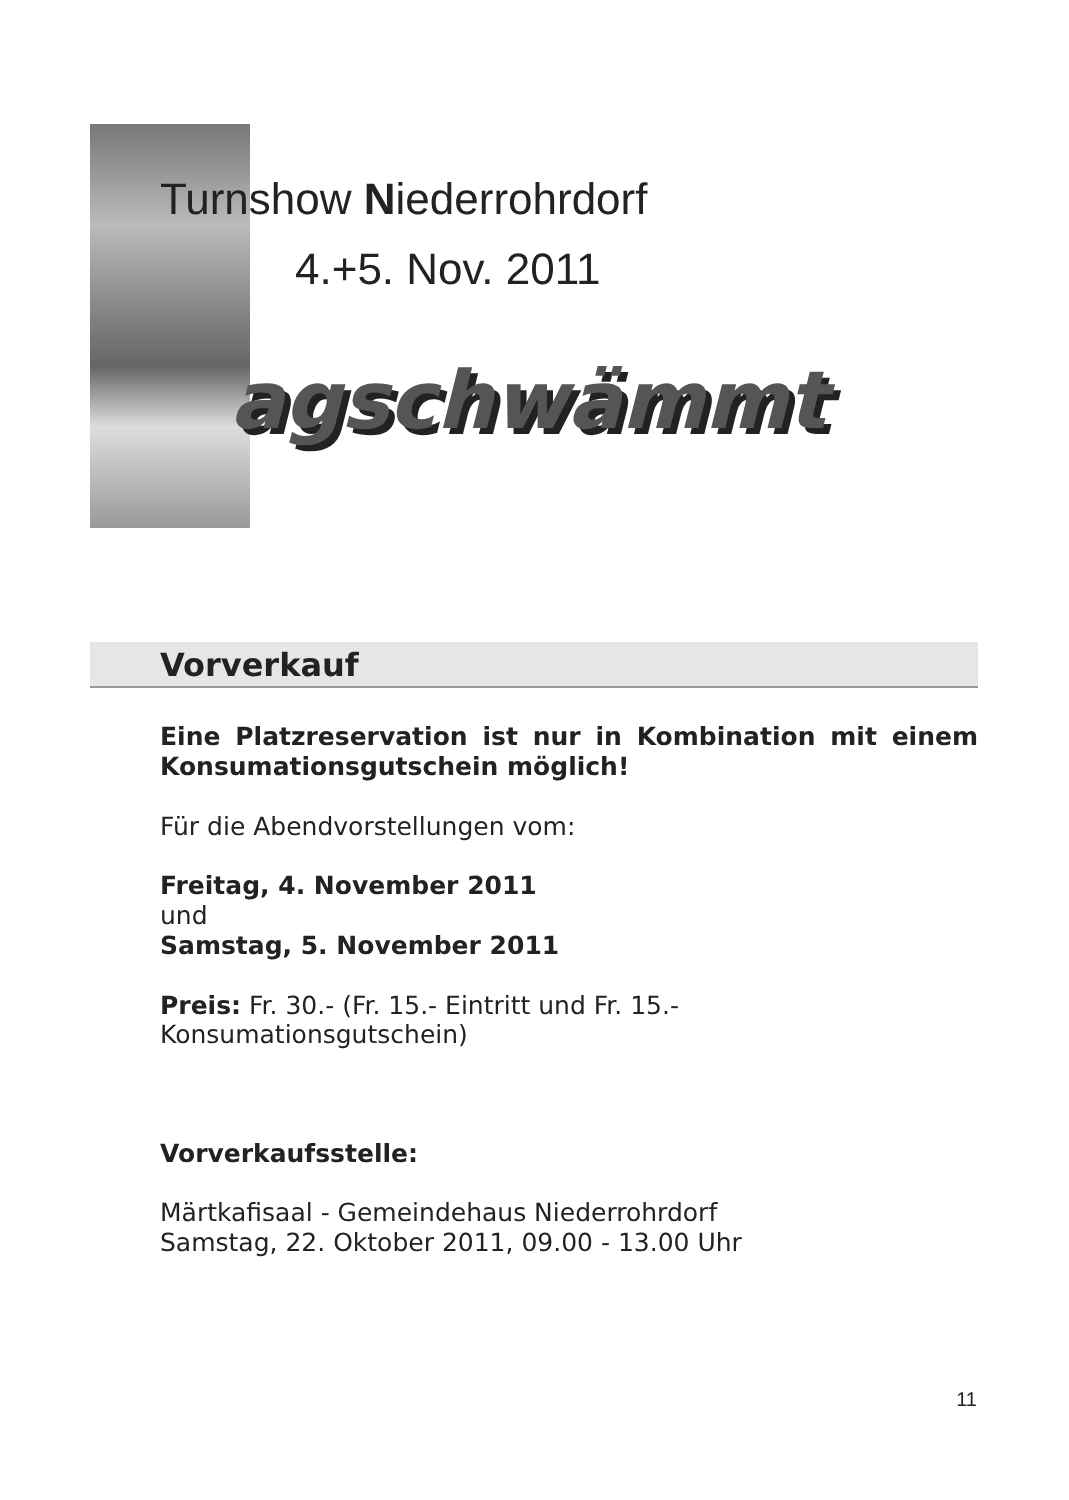Turnshow Niederrohrdorf
4.+5. Nov. 2011
agschwämmt
Vorverkauf
Eine Platzreservation ist nur in Kombination mit einem Konsumationsgutschein möglich!
Für die Abendvorstellungen vom:
Freitag, 4. November 2011
und
Samstag, 5. November 2011
Preis: Fr. 30.- (Fr. 15.- Eintritt und Fr. 15.- Konsumationsgutschein)
Vorverkaufsstelle:
Märtkafisaal - Gemeindehaus Niederrohrdorf
Samstag, 22. Oktober 2011, 09.00 - 13.00 Uhr
11